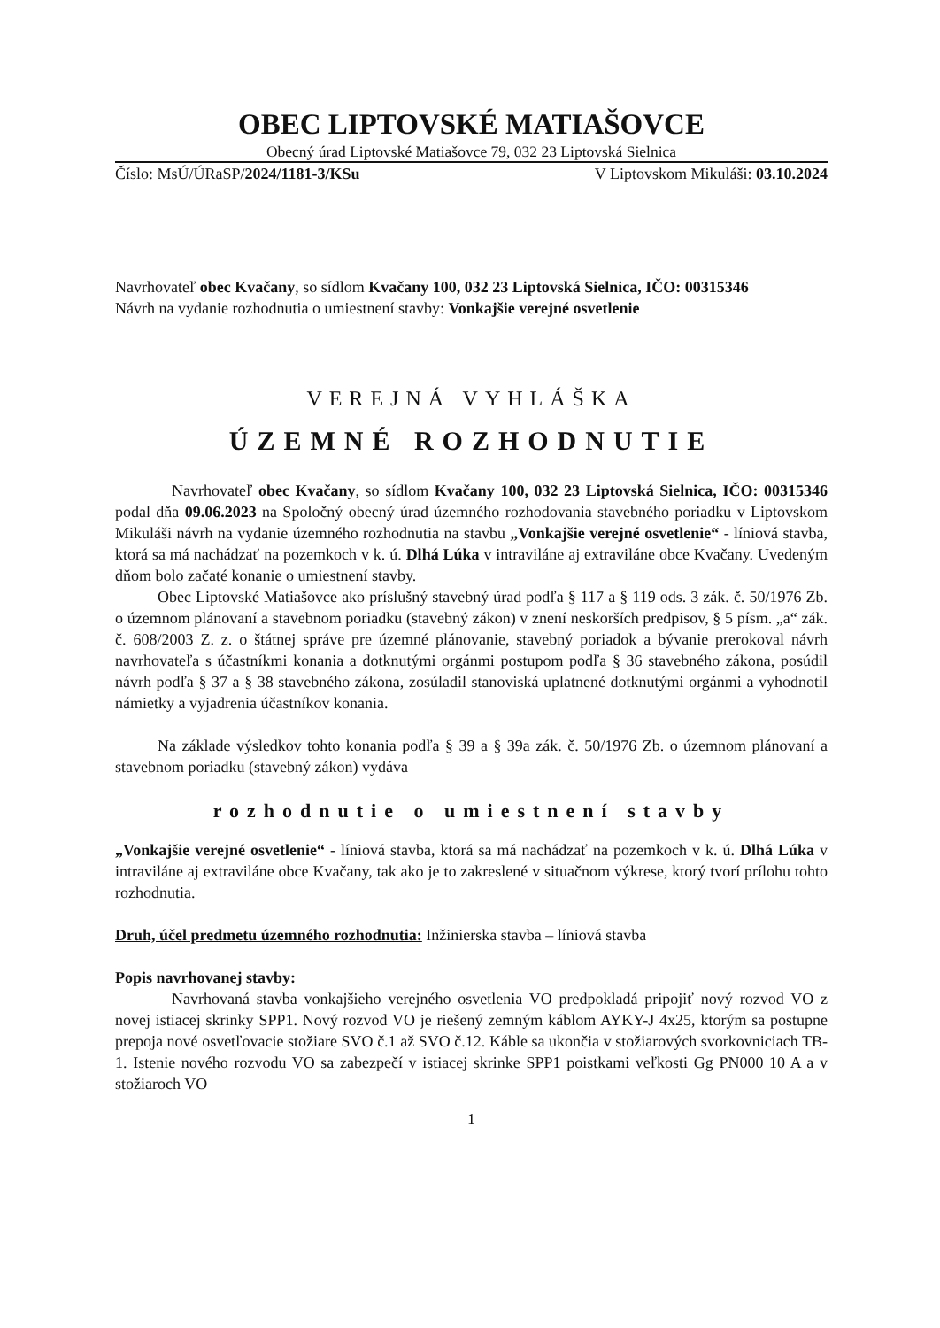OBEC LIPTOVSKÉ MATIAŠOVCE
Obecný úrad Liptovské Matiašovce 79, 032 23 Liptovská Sielnica
Číslo: MsÚ/ÚRaSP/2024/1181-3/KSu V Liptovskom Mikuláši: 03.10.2024
Navrhovateľ obec Kvačany, so sídlom Kvačany 100, 032 23 Liptovská Sielnica, IČO: 00315346
Návrh na vydanie rozhodnutia o umiestnení stavby: Vonkajšie verejné osvetlenie
VEREJNÁ VYHLÁŠKA
ÚZEMNÉ ROZHODNUTIE
Navrhovateľ obec Kvačany, so sídlom Kvačany 100, 032 23 Liptovská Sielnica, IČO: 00315346 podal dňa 09.06.2023 na Spoločný obecný úrad územného rozhodovania stavebného poriadku v Liptovskom Mikuláši návrh na vydanie územného rozhodnutia na stavbu „Vonkajšie verejné osvetlenie“ - líniová stavba, ktorá sa má nachádzať na pozemkoch v k. ú. Dlhá Lúka v intraviláne aj extraviláne obce Kvačany. Uvedeným dňom bolo začaté konanie o umiestnení stavby.
Obec Liptovské Matiašovce ako príslušný stavebný úrad podľa § 117 a § 119 ods. 3 zák. č. 50/1976 Zb. o územnom plánovaní a stavebnom poriadku (stavebný zákon) v znení neskorších predpisov, § 5 písm. „a“ zák. č. 608/2003 Z. z. o štátnej správe pre územné plánovanie, stavebný poriadok a bývanie prerokoval návrh navrhovateľa s účastníkmi konania a dotknutými orgánmi postupom podľa § 36 stavebného zákona, posúdil návrh podľa § 37 a § 38 stavebného zákona, zosúladil stanoviská uplatnené dotknutými orgánmi a vyhodnotil námietky a vyjadrenia účastníkov konania.
Na základe výsledkov tohto konania podľa § 39 a § 39a zák. č. 50/1976 Zb. o územnom plánovaní a stavebnom poriadku (stavebný zákon) vydáva
rozhodnutie o umiestnení stavby
„Vonkajšie verejné osvetlenie“ - líniová stavba, ktorá sa má nachádzať na pozemkoch v k. ú. Dlhá Lúka v intraviláne aj extraviláne obce Kvačany, tak ako je to zakreslené v situačnom výkrese, ktorý tvorí prílohu tohto rozhodnutia.
Druh, účel predmetu územného rozhodnutia: Inžinierska stavba – líniová stavba
Popis navrhovanej stavby:
Navrhovaná stavba vonkajšieho verejného osvetlenia VO predpokladá pripojiť nový rozvod VO z novej istiacej skrinky SPP1. Nový rozvod VO je riešený zemným káblom AYKY-J 4x25, ktorým sa postupne prepoja nové osvetľovacie stožiare SVO č.1 až SVO č.12. Káble sa ukončia v stožiarových svorkovniciach TB-1. Istenie nového rozvodu VO sa zabezpečí v istiacej skrinke SPP1 poistkami veľkosti Gg PN000 10 A a v stožiaroch VO
1